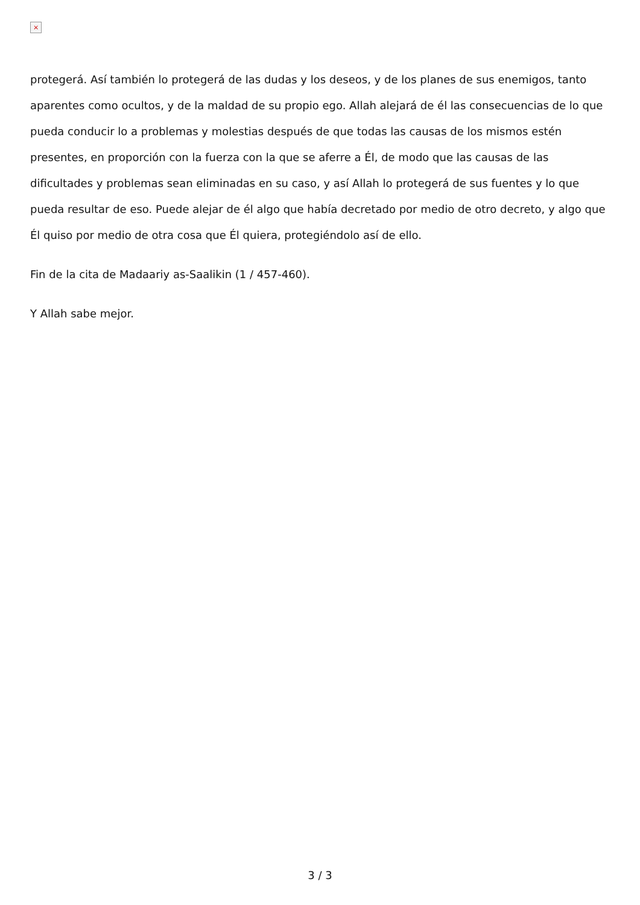×
protegerá. Así también lo protegerá de las dudas y los deseos, y de los planes de sus enemigos, tanto aparentes como ocultos, y de la maldad de su propio ego. Allah alejará de él las consecuencias de lo que pueda conducir lo a problemas y molestias después de que todas las causas de los mismos estén presentes, en proporción con la fuerza con la que se aferre a Él, de modo que las causas de las dificultades y problemas sean eliminadas en su caso, y así Allah lo protegerá de sus fuentes y lo que pueda resultar de eso. Puede alejar de él algo que había decretado por medio de otro decreto, y algo que Él quiso por medio de otra cosa que Él quiera, protegiéndolo así de ello.
Fin de la cita de Madaariy as-Saalikin (1 / 457-460).
Y Allah sabe mejor.
3 / 3